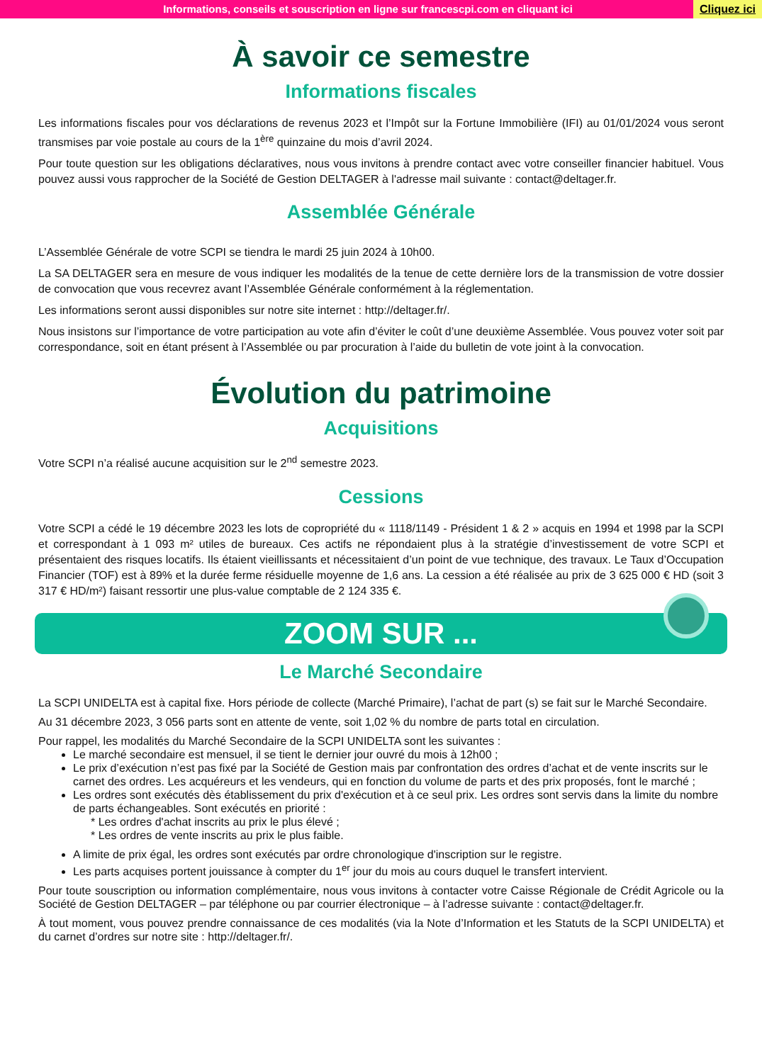Informations, conseils et souscription en ligne sur francescpi.com en cliquant ici
Cliquez ici
À savoir ce semestre
Informations fiscales
Les informations fiscales pour vos déclarations de revenus 2023 et l’Impôt sur la Fortune Immobilière (IFI) au 01/01/2024 vous seront transmises par voie postale au cours de la 1<sup>ère</sup> quinzaine du mois d’avril 2024.
Pour toute question sur les obligations déclaratives, nous vous invitons à prendre contact avec votre conseiller financier habituel. Vous pouvez aussi vous rapprocher de la Société de Gestion DELTAGER à l'adresse mail suivante : contact@deltager.fr.
Assemblée Générale
L’Assemblée Générale de votre SCPI se tiendra le mardi 25 juin 2024 à 10h00.
La SA DELTAGER sera en mesure de vous indiquer les modalités de la tenue de cette dernière lors de la transmission de votre dossier de convocation que vous recevrez avant l’Assemblée Générale conformément à la réglementation.
Les informations seront aussi disponibles sur notre site internet : http://deltager.fr/.
Nous insistons sur l’importance de votre participation au vote afin d’éviter le coût d’une deuxième Assemblée. Vous pouvez voter soit par correspondance, soit en étant présent à l’Assemblée ou par procuration à l’aide du bulletin de vote joint à la convocation.
Évolution du patrimoine
Acquisitions
Votre SCPI n’a réalisé aucune acquisition sur le 2<sup>nd</sup> semestre 2023.
Cessions
Votre SCPI a cédé le 19 décembre 2023 les lots de copropriété du « 1118/1149 - Président 1 & 2 » acquis en 1994 et 1998 par la SCPI et correspondant à 1 093 m² utiles de bureaux. Ces actifs ne répondaient plus à la stratégie d’investissement de votre SCPI et présentaient des risques locatifs. Ils étaient vieillissants et nécessitaient d’un point de vue technique, des travaux. Le Taux d’Occupation Financier (TOF) est à 89% et la durée ferme résiduelle moyenne de 1,6 ans. La cession a été réalisée au prix de 3 625 000 € HD (soit 3 317 € HD/m²) faisant ressortir une plus-value comptable de 2 124 335 €.
ZOOM SUR ...
Le Marché Secondaire
La SCPI UNIDELTA est à capital fixe. Hors période de collecte (Marché Primaire), l’achat de part (s) se fait sur le Marché Secondaire.
Au 31 décembre 2023, 3 056 parts sont en attente de vente, soit 1,02 % du nombre de parts total en circulation.
Pour rappel, les modalités du Marché Secondaire de la SCPI UNIDELTA sont les suivantes :
Le marché secondaire est mensuel, il se tient le dernier jour ouvré du mois à 12h00 ;
Le prix d’exécution n’est pas fixé par la Société de Gestion mais par confrontation des ordres d’achat et de vente inscrits sur le carnet des ordres. Les acquéreurs et les vendeurs, qui en fonction du volume de parts et des prix proposés, font le marché ;
Les ordres sont exécutés dès établissement du prix d'exécution et à ce seul prix. Les ordres sont servis dans la limite du nombre de parts échangeables. Sont exécutés en priorité :
* Les ordres d'achat inscrits au prix le plus élevé ;
* Les ordres de vente inscrits au prix le plus faible.
A limite de prix égal, les ordres sont exécutés par ordre chronologique d'inscription sur le registre.
Les parts acquises portent jouissance à compter du 1<sup>er</sup> jour du mois au cours duquel le transfert intervient.
Pour toute souscription ou information complémentaire, nous vous invitons à contacter votre Caisse Régionale de Crédit Agricole ou la Société de Gestion DELTAGER – par téléphone ou par courrier électronique – à l’adresse suivante : contact@deltager.fr.
À tout moment, vous pouvez prendre connaissance de ces modalités (via la Note d’Information et les Statuts de la SCPI UNIDELTA) et du carnet d’ordres sur notre site : http://deltager.fr/.